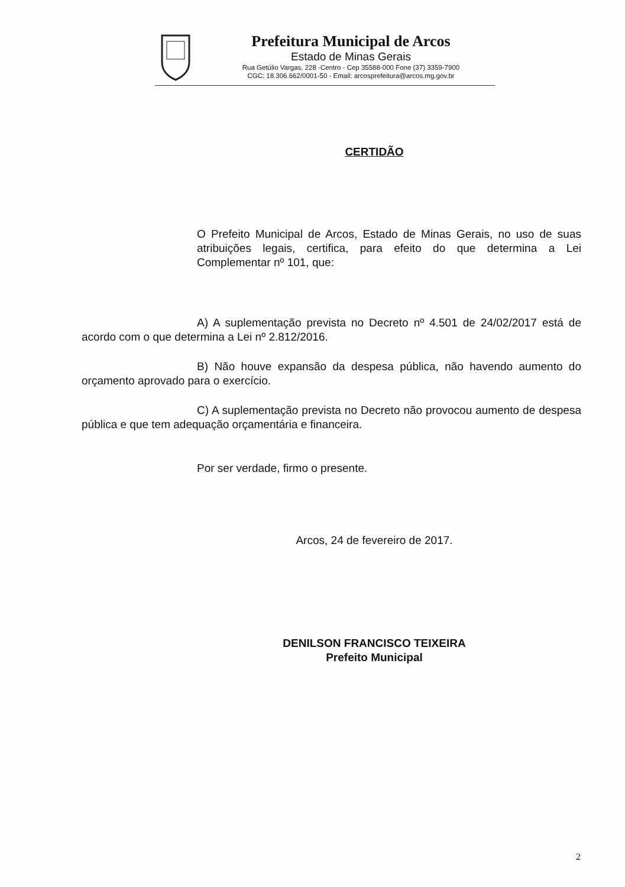Prefeitura Municipal de Arcos
Estado de Minas Gerais
Rua Getúlio Vargas, 228 -Centro - Cep 35588-000 Fone (37) 3359-7900
CGC: 18.306.662/0001-50 - Email: arcosprefeitura@arcos.mg.gov.br
CERTIDÃO
O Prefeito Municipal de Arcos, Estado de Minas Gerais, no uso de suas atribuições legais, certifica, para efeito do que determina a Lei Complementar nº 101, que:
A) A suplementação prevista no Decreto nº 4.501 de 24/02/2017 está de acordo com o que determina a Lei nº 2.812/2016.
B) Não houve expansão da despesa pública, não havendo aumento do orçamento aprovado para o exercício.
C) A suplementação prevista no Decreto não provocou aumento de despesa pública e que tem adequação orçamentária e financeira.
Por ser verdade, firmo o presente.
Arcos, 24 de fevereiro de 2017.
DENILSON FRANCISCO TEIXEIRA
Prefeito Municipal
2